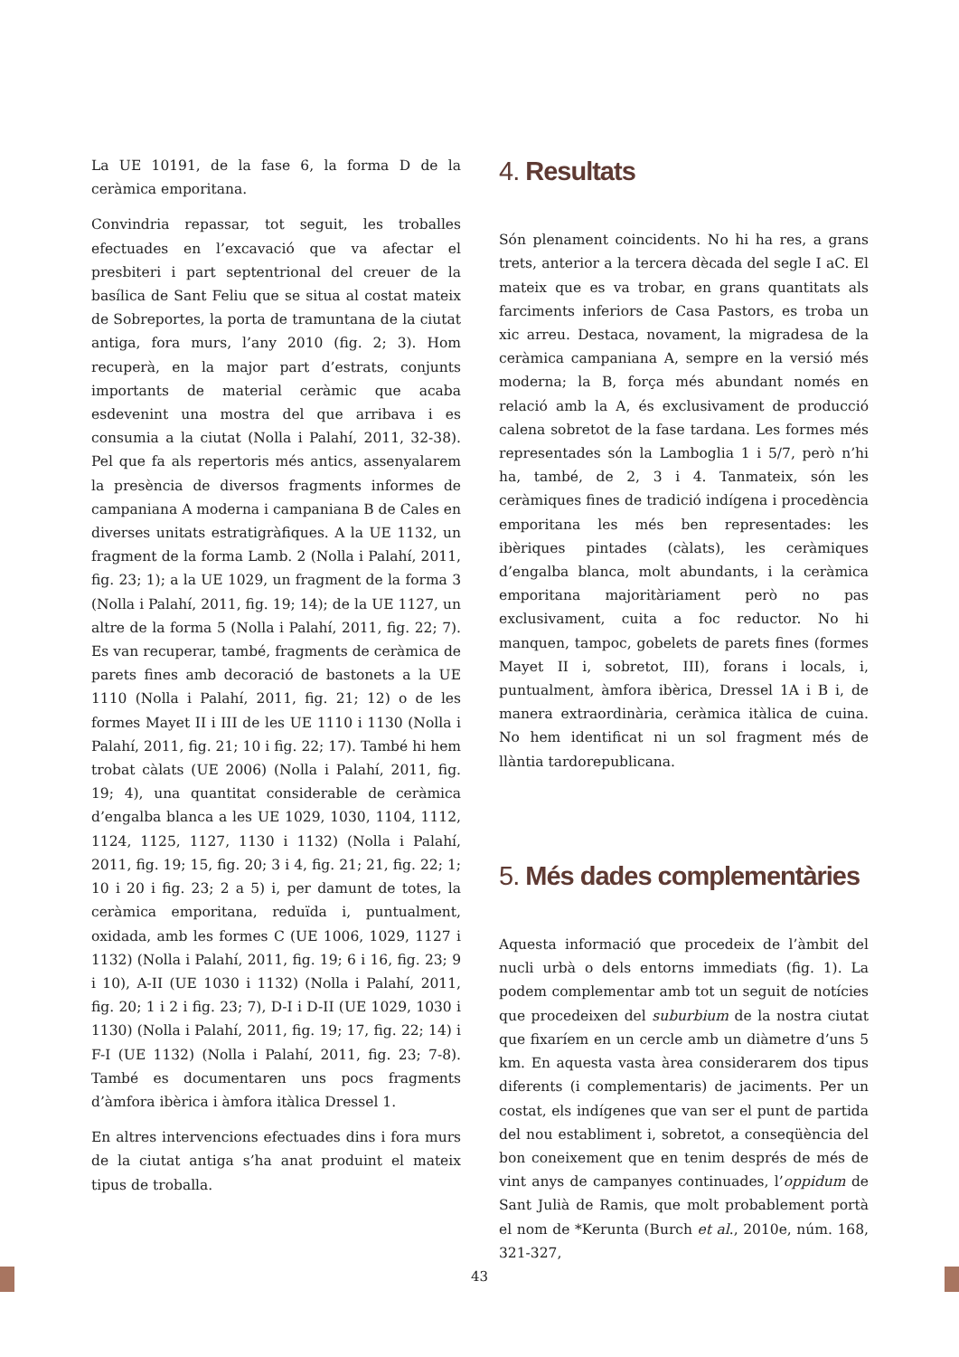La UE 10191, de la fase 6, la forma D de la ceràmica emporitana.
Convindria repassar, tot seguit, les troballes efectuades en l’excavació que va afectar el presbiteri i part septentrional del creuer de la basílica de Sant Feliu que se situa al costat mateix de Sobreportes, la porta de tramuntana de la ciutat antiga, fora murs, l’any 2010 (fig. 2; 3). Hom recuperà, en la major part d’estrats, conjunts importants de material ceràmic que acaba esdevenint una mostra del que arribava i es consumia a la ciutat (Nolla i Palahí, 2011, 32-38). Pel que fa als repertoris més antics, assenyalarem la presència de diversos fragments informes de campaniana A moderna i campaniana B de Cales en diverses unitats estratigràfiques. A la UE 1132, un fragment de la forma Lamb. 2 (Nolla i Palahí, 2011, fig. 23; 1); a la UE 1029, un fragment de la forma 3 (Nolla i Palahí, 2011, fig. 19; 14); de la UE 1127, un altre de la forma 5 (Nolla i Palahí, 2011, fig. 22; 7). Es van recuperar, també, fragments de ceràmica de parets fines amb decoració de bastonets a la UE 1110 (Nolla i Palahí, 2011, fig. 21; 12) o de les formes Mayet II i III de les UE 1110 i 1130 (Nolla i Palahí, 2011, fig. 21; 10 i fig. 22; 17). També hi hem trobat càlats (UE 2006) (Nolla i Palahí, 2011, fig. 19; 4), una quantitat considerable de ceràmica d’engalba blanca a les UE 1029, 1030, 1104, 1112, 1124, 1125, 1127, 1130 i 1132) (Nolla i Palahí, 2011, fig. 19; 15, fig. 20; 3 i 4, fig. 21; 21, fig. 22; 1; 10 i 20 i fig. 23; 2 a 5) i, per damunt de totes, la ceràmica emporitana, reduïda i, puntualment, oxidada, amb les formes C (UE 1006, 1029, 1127 i 1132) (Nolla i Palahí, 2011, fig. 19; 6 i 16, fig. 23; 9 i 10), A-II (UE 1030 i 1132) (Nolla i Palahí, 2011, fig. 20; 1 i 2 i fig. 23; 7), D-I i D-II (UE 1029, 1030 i 1130) (Nolla i Palahí, 2011, fig. 19; 17, fig. 22; 14) i F-I (UE 1132) (Nolla i Palahí, 2011, fig. 23; 7-8). També es documentaren uns pocs fragments d’àmfora ibèrica i àmfora itàlica Dressel 1.
En altres intervencions efectuades dins i fora murs de la ciutat antiga s’ha anat produint el mateix tipus de troballa.
4. Resultats
Són plenament coincidents. No hi ha res, a grans trets, anterior a la tercera dècada del segle I aC. El mateix que es va trobar, en grans quantitats als farciments inferiors de Casa Pastors, es troba un xic arreu. Destaca, novament, la migradesa de la ceràmica campaniana A, sempre en la versió més moderna; la B, força més abundant només en relació amb la A, és exclusivament de producció calena sobretot de la fase tardana. Les formes més representades són la Lamboglia 1 i 5/7, però n’hi ha, també, de 2, 3 i 4. Tanmateix, són les ceràmiques fines de tradició indígena i procedència emporitana les més ben representades: les ibèriques pintades (càlats), les ceràmiques d’engalba blanca, molt abundants, i la ceràmica emporitana majoritàriament però no pas exclusivament, cuita a foc reductor. No hi manquen, tampoc, gobelets de parets fines (formes Mayet II i, sobretot, III), forans i locals, i, puntualment, àmfora ibèrica, Dressel 1A i B i, de manera extraordinària, ceràmica itàlica de cuina. No hem identificat ni un sol fragment més de llàntia tardorepublicana.
5. Més dades complementàries
Aquesta informació que procedeix de l’àmbit del nucli urbà o dels entorns immediats (fig. 1). La podem complementar amb tot un seguit de notícies que procedeixen del suburbium de la nostra ciutat que fixaríem en un cercle amb un diàmetre d’uns 5 km. En aquesta vasta àrea considerarem dos tipus diferents (i complementaris) de jaciments. Per un costat, els indígenes que van ser el punt de partida del nou establiment i, sobretot, a conseqüència del bon coneixement que en tenim després de més de vint anys de campanyes continuades, l’oppidum de Sant Julià de Ramis, que molt probablement portà el nom de *Kerunta (Burch et al., 2010e, núm. 168, 321-327,
43